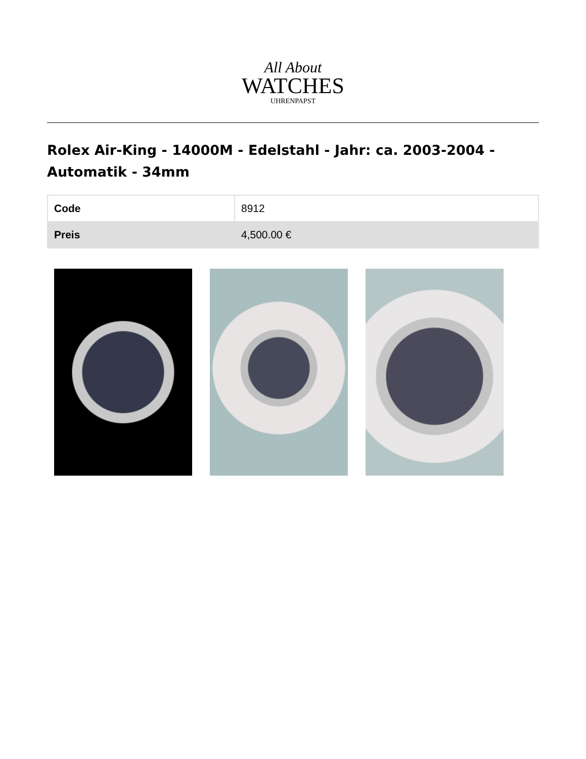All About
WATCHES
UHRENPAPST
Rolex Air-King - 14000M - Edelstahl - Jahr: ca. 2003-2004 - Automatik - 34mm
| Code | 8912 |
| Preis | 4,500.00 € |